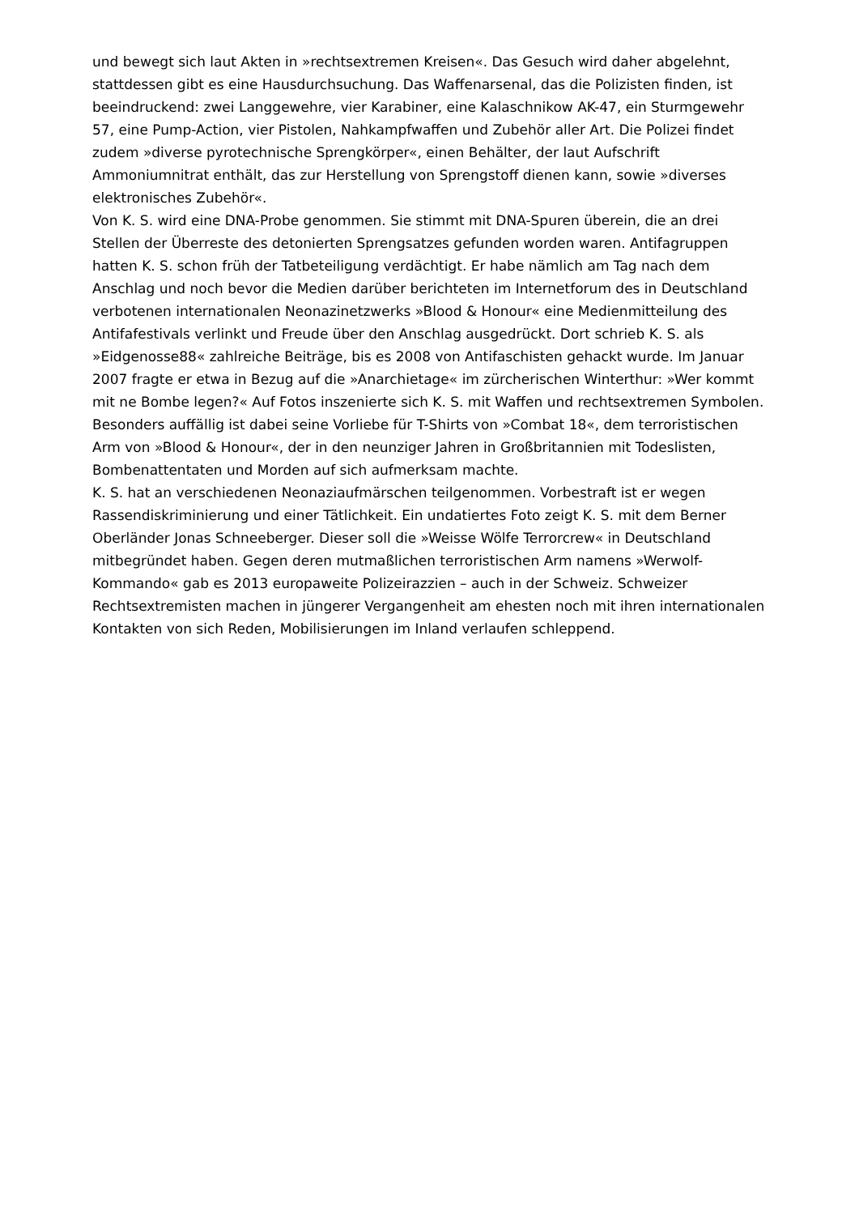und bewegt sich laut Akten in »rechtsextremen Kreisen«. Das Gesuch wird daher abgelehnt, stattdessen gibt es eine Hausdurchsuchung. Das Waffenarsenal, das die Polizisten finden, ist beeindruckend: zwei Langgewehre, vier Karabiner, eine Kalaschnikow AK-47, ein Sturmgewehr 57, eine Pump-Action, vier Pistolen, Nahkampfwaffen und Zubehör aller Art. Die Polizei findet zudem »diverse pyrotechnische Sprengkörper«, einen Behälter, der laut Aufschrift Ammoniumnitrat enthält, das zur Herstellung von Sprengstoff dienen kann, sowie »diverses elektronisches Zubehör«.
Von K. S. wird eine DNA-Probe genommen. Sie stimmt mit DNA-Spuren überein, die an drei Stellen der Überreste des detonierten Sprengsatzes gefunden worden waren. Antifagruppen hatten K. S. schon früh der Tatbeteiligung verdächtigt. Er habe nämlich am Tag nach dem Anschlag und noch bevor die Medien darüber berichteten im Internetforum des in Deutschland verbotenen internationalen Neonazinetzwerks »Blood & Honour« eine Medienmitteilung des Antifafestivals verlinkt und Freude über den Anschlag ausgedrückt. Dort schrieb K. S. als »Eidgenosse88« zahlreiche Beiträge, bis es 2008 von Antifaschisten gehackt wurde. Im Januar 2007 fragte er etwa in Bezug auf die »Anarchietage« im zürcherischen Winterthur: »Wer kommt mit ne Bombe legen?« Auf Fotos inszenierte sich K. S. mit Waffen und rechtsextremen Symbolen. Besonders auffällig ist dabei seine Vorliebe für T-Shirts von »Combat 18«, dem terroristischen Arm von »Blood & Honour«, der in den neunziger Jahren in Großbritannien mit Todeslisten, Bombenattentaten und Morden auf sich aufmerksam machte.
K. S. hat an verschiedenen Neonaziaufmärschen teilgenommen. Vorbestraft ist er wegen Rassendiskriminierung und einer Tätlichkeit. Ein undatiertes Foto zeigt K. S. mit dem Berner Oberländer Jonas Schneeberger. Dieser soll die »Weisse Wölfe Terrorcrew« in Deutschland mitbegründet haben. Gegen deren mutmaßlichen terroristischen Arm namens »Werwolf-Kommando« gab es 2013 europaweite Polizeirazzien – auch in der Schweiz. Schweizer Rechtsextremisten machen in jüngerer Vergangenheit am ehesten noch mit ihren internationalen Kontakten von sich Reden, Mobilisierungen im Inland verlaufen schleppend.